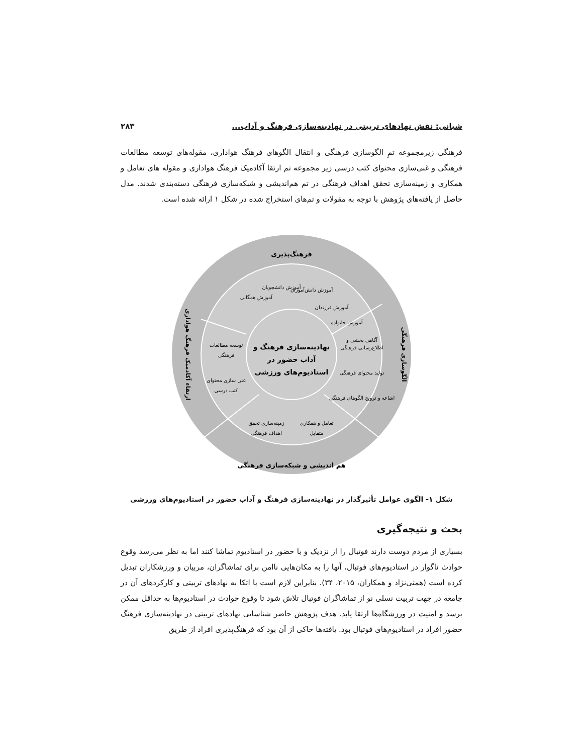شبانی: نقش نهادهای تربیتی در نهادینه‌سازی فرهنگ و آداب... ۲۸۳
فرهنگی زیرمجموعه تمِ الگوسازی فرهنگی و انتقال الگوهای فرهنگ هواداری، مقوله‌های توسعه مطالعات فرهنگی و غنی‌سازی محتوای کتب درسی زیر مجموعه تم ارتقا آکادمیک فرهنگ هواداری و مقوله های تعامل و همکاری و زمینه‌سازی تحقق اهداف فرهنگی در تم هم‌اندیشی و شبکه‌سازی فرهنگی دسته‌بندی شدند. مدل حاصل از یافته‌های پژوهش با توجه به مقولات و تم‌های استخراج شده در شکل ۱ ارائه شده است.
فرهنگ‌پذیری
هم اندیشی و شبکه‌سازی فرهنگی
نهادینه‌سازی فرهنگ و
آداب حضور در
استادیوم‌های ورزشی
توسعه مطالعات
فرهنگی
غنی سازی محتوای
کتب درسی
زمینه‌سازی تحقق
اهداف فرهنگی
تعامل و همکاری
متقابل
آگاهی بخشی و
اطلاع‌رسانی فرهنگی
تولید محتوای فرهنگی
اشاعه و ترویج الگوهای فرهنگی
آموزش دانشجویان
آموزش دانش‌آموزان
آموزش فرزندان
آموزش خانواده
آموزش همگانی
ارتقاء آکادمیک فرهنگ هواداری
الگوسازی فرهنگی
شکل ۱- الگوی عوامل تأثیرگذار در نهادینه‌سازی فرهنگ و آداب حضور در استادیوم‌های ورزشی
بحث و نتیجه‌گیری
بسیاری از مردم دوست دارند فوتبال را از نزدیک و با حضور در استادیوم تماشا کنند اما به نظر می‌رسد وقوع حوادث ناگوار در استادیوم‌های فوتبال، آنها را به مکان‌هایی ناامن برای تماشاگران، مربیان و ورزشکاران تبدیل کرده است (همتی‌نژاد و همکاران، ۲۰۱۵، ۳۴). بنابراین لازم است با اتکا به نهادهای تربیتی و کارکردهای آن در جامعه در جهت تربیت نسلی نو از تماشاگران فوتبال تلاش شود تا وقوع حوادث در استادیوم‌ها به حداقل ممکن برسد و امنیت در ورزشگاه‌ها ارتقا یابد. هدف پژوهش حاضر شناسایی نهادهای تربیتی در نهادینه‌سازی فرهنگ حضور افراد در استادیوم‌های فوتبال بود. یافته‌ها حاکی از آن بود که فرهنگ‌پذیری افراد از طریق